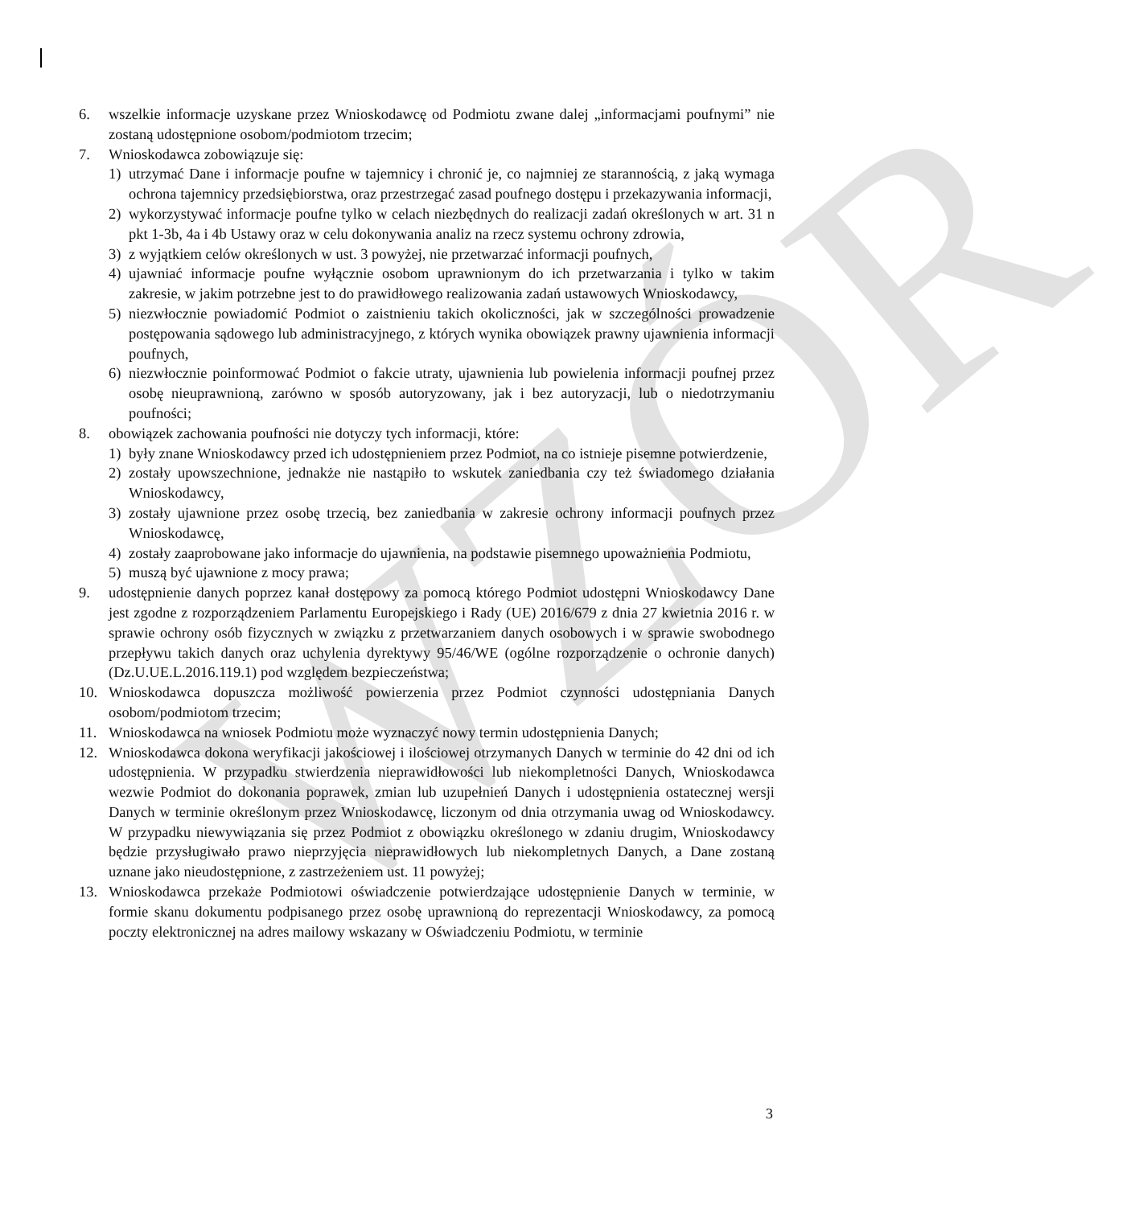WZÓR
6. wszelkie informacje uzyskane przez Wnioskodawcę od Podmiotu zwane dalej „informacjami poufnymi” nie zostaną udostępnione osobom/podmiotom trzecim;
7. Wnioskodawca zobowiązuje się:
1) utrzymać Dane i informacje poufne w tajemnicy i chronić je, co najmniej ze starannością, z jaką wymaga ochrona tajemnicy przedsiębiorstwa, oraz przestrzegać zasad poufnego dostępu i przekazywania informacji,
2) wykorzystywać informacje poufne tylko w celach niezbędnych do realizacji zadań określonych w art. 31 n pkt 1-3b, 4a i 4b Ustawy oraz w celu dokonywania analiz na rzecz systemu ochrony zdrowia,
3) z wyjątkiem celów określonych w ust. 3 powyżej, nie przetwarzać informacji poufnych,
4) ujawniać informacje poufne wyłącznie osobom uprawnionym do ich przetwarzania i tylko w takim zakresie, w jakim potrzebne jest to do prawidłowego realizowania zadań ustawowych Wnioskodawcy,
5) niezwłocznie powiadomić Podmiot o zaistnieniu takich okoliczności, jak w szczególności prowadzenie postępowania sądowego lub administracyjnego, z których wynika obowiązek prawny ujawnienia informacji poufnych,
6) niezwłocznie poinformować Podmiot o fakcie utraty, ujawnienia lub powielenia informacji poufnej przez osobę nieuprawnioną, zarówno w sposób autoryzowany, jak i bez autoryzacji, lub o niedotrzymaniu poufności;
8. obowiązek zachowania poufności nie dotyczy tych informacji, które:
1) były znane Wnioskodawcy przed ich udostępnieniem przez Podmiot, na co istnieje pisemne potwierdzenie,
2) zostały upowszechnione, jednakże nie nastąpiło to wskutek zaniedbania czy też świadomego działania Wnioskodawcy,
3) zostały ujawnione przez osobę trzecią, bez zaniedbania w zakresie ochrony informacji poufnych przez Wnioskodawcę,
4) zostały zaaprobowane jako informacje do ujawnienia, na podstawie pisemnego upoważnienia Podmiotu,
5) muszą być ujawnione z mocy prawa;
9. udostępnienie danych poprzez kanał dostępowy za pomocą którego Podmiot udostępni Wnioskodawcy Dane jest zgodne z rozporządzeniem Parlamentu Europejskiego i Rady (UE) 2016/679 z dnia 27 kwietnia 2016 r. w sprawie ochrony osób fizycznych w związku z przetwarzaniem danych osobowych i w sprawie swobodnego przepływu takich danych oraz uchylenia dyrektywy 95/46/WE (ogólne rozporządzenie o ochronie danych) (Dz.U.UE.L.2016.119.1) pod względem bezpieczeństwa;
10. Wnioskodawca dopuszcza możliwość powierzenia przez Podmiot czynności udostępniania Danych osobom/podmiotom trzecim;
11. Wnioskodawca na wniosek Podmiotu może wyznaczyć nowy termin udostępnienia Danych;
12. Wnioskodawca dokona weryfikacji jakościowej i ilościowej otrzymanych Danych w terminie do 42 dni od ich udostępnienia. W przypadku stwierdzenia nieprawidłowości lub niekompletności Danych, Wnioskodawca wezwie Podmiot do dokonania poprawek, zmian lub uzupełnień Danych i udostępnienia ostatecznej wersji Danych w terminie określonym przez Wnioskodawcę, liczonym od dnia otrzymania uwag od Wnioskodawcy. W przypadku niewywiązania się przez Podmiot z obowiązku określonego w zdaniu drugim, Wnioskodawcy będzie przysługiwało prawo nieprzyjęcia nieprawidłowych lub niekompletnych Danych, a Dane zostaną uznane jako nieudostępnione, z zastrzeżeniem ust. 11 powyżej;
13. Wnioskodawca przekaże Podmiotowi oświadczenie potwierdzające udostępnienie Danych w terminie, w formie skanu dokumentu podpisanego przez osobę uprawnioną do reprezentacji Wnioskodawcy, za pomocą poczty elektronicznej na adres mailowy wskazany w Oświadczeniu Podmiotu, w terminie
3